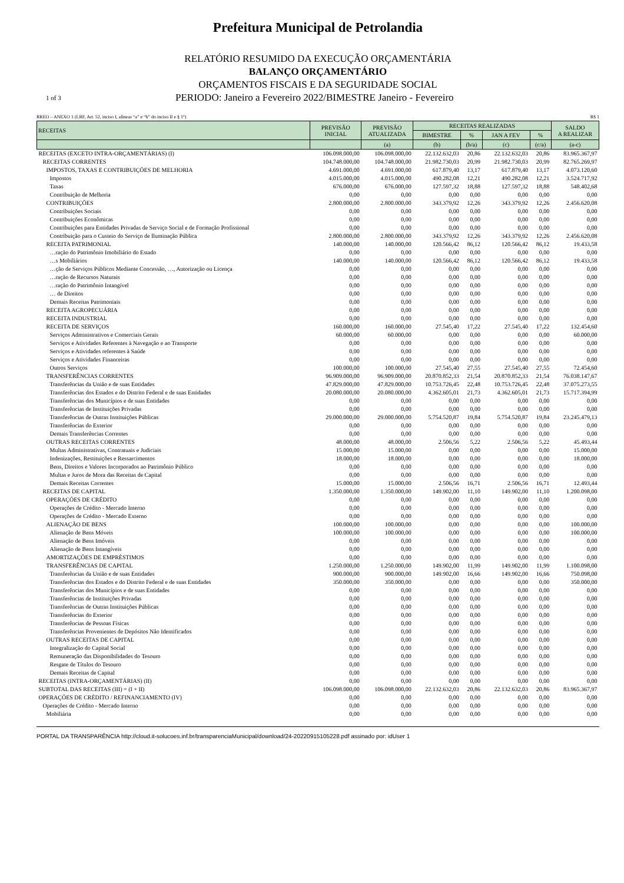Prefeitura Municipal de Petrolandia
RELATÓRIO RESUMIDO DA EXECUÇÃO ORÇAMENTÁRIA
BALANÇO ORÇAMENTÁRIO
ORÇAMENTOS FISCAIS E DA SEGURIDADE SOCIAL
1 of 3 PERIODO: Janeiro a Fevereiro 2022/BIMESTRE Janeiro - Fevereiro
RREO – ANEXO 1 (LRF, Art. 52, inciso I, alíneas “a” e “b” do inciso II e § 1º) R$ 1
| RECEITAS | PREVISÃO INICIAL | PREVISÃO ATUALIZADA | RECEITAS REALIZADAS | | | | SALDO A REALIZAR |
| --- | --- | --- | --- | --- | --- | --- | --- |
| | | | BIMESTRE | % | JAN A FEV | % | |
| | | (a) | (b) | (b/a) | (c) | (c/a) | (a-c) |
| RECEITAS (EXCETO INTRA-ORÇAMENTÁRIAS) (I) | 106.098.000,00 | 106.098.000,00 | 22.132.632,03 | 20,86 | 22.132.632,03 | 20,86 | 83.965.367,97 |
| RECEITAS CORRENTES | 104.748.000,00 | 104.748.000,00 | 21.982.730,03 | 20,99 | 21.982.730,03 | 20,99 | 82.765.269,97 |
| IMPOSTOS, TAXAS E CONTRIBUIÇÕES DE MELHORIA | 4.691.000,00 | 4.691.000,00 | 617.879,40 | 13,17 | 617.879,40 | 13,17 | 4.073.120,60 |
| Impostos | 4.015.000,00 | 4.015.000,00 | 490.282,08 | 12,21 | 490.282,08 | 12,21 | 3.524.717,92 |
| Taxas | 676.000,00 | 676.000,00 | 127.597,32 | 18,88 | 127.597,32 | 18,88 | 548.402,68 |
| Contribuição de Melhoria | 0,00 | 0,00 | 0,00 | 0,00 | 0,00 | 0,00 | 0,00 |
| CONTRIBUIÇÕES | 2.800.000,00 | 2.800.000,00 | 343.379,92 | 12,26 | 343.379,92 | 12,26 | 2.456.620,08 |
| Contribuições Sociais | 0,00 | 0,00 | 0,00 | 0,00 | 0,00 | 0,00 | 0,00 |
| Contribuições Econômicas | 0,00 | 0,00 | 0,00 | 0,00 | 0,00 | 0,00 | 0,00 |
| Contribuições para Entidades Privadas de Serviço Social e de Formação Profissional | 0,00 | 0,00 | 0,00 | 0,00 | 0,00 | 0,00 | 0,00 |
| Contribuição para o Custeio do Serviço de Iluminação Pública | 2.800.000,00 | 2.800.000,00 | 343.379,92 | 12,26 | 343.379,92 | 12,26 | 2.456.620,08 |
| RECEITA PATRIMONIAL | 140.000,00 | 140.000,00 | 120.566,42 | 86,12 | 120.566,42 | 86,12 | 19.433,58 |
| …ração do Patrimônio Imobiliário do Estado | 0,00 | 0,00 | 0,00 | 0,00 | 0,00 | 0,00 | 0,00 |
| …s Mobiliários | 140.000,00 | 140.000,00 | 120.566,42 | 86,12 | 120.566,42 | 86,12 | 19.433,58 |
| …ção de Serviços Públicos Mediante Concessão, …, Autorização ou Licença | 0,00 | 0,00 | 0,00 | 0,00 | 0,00 | 0,00 | 0,00 |
| …ração de Recursos Naturais | 0,00 | 0,00 | 0,00 | 0,00 | 0,00 | 0,00 | 0,00 |
| …ração do Patrimônio Intangível | 0,00 | 0,00 | 0,00 | 0,00 | 0,00 | 0,00 | 0,00 |
| … de Direitos | 0,00 | 0,00 | 0,00 | 0,00 | 0,00 | 0,00 | 0,00 |
| Demais Receitas Patrimoniais | 0,00 | 0,00 | 0,00 | 0,00 | 0,00 | 0,00 | 0,00 |
| RECEITA AGROPECUÁRIA | 0,00 | 0,00 | 0,00 | 0,00 | 0,00 | 0,00 | 0,00 |
| RECEITA INDUSTRIAL | 0,00 | 0,00 | 0,00 | 0,00 | 0,00 | 0,00 | 0,00 |
| RECEITA DE SERVIÇOS | 160.000,00 | 160.000,00 | 27.545,40 | 17,22 | 27.545,40 | 17,22 | 132.454,60 |
| Serviços Administrativos e Comerciais Gerais | 60.000,00 | 60.000,00 | 0,00 | 0,00 | 0,00 | 0,00 | 60.000,00 |
| Serviços e Atividades Referentes à Navegação e ao Transporte | 0,00 | 0,00 | 0,00 | 0,00 | 0,00 | 0,00 | 0,00 |
| Serviços e Atividades referentes à Saúde | 0,00 | 0,00 | 0,00 | 0,00 | 0,00 | 0,00 | 0,00 |
| Serviços e Atividades Financeiras | 0,00 | 0,00 | 0,00 | 0,00 | 0,00 | 0,00 | 0,00 |
| Outros Serviços | 100.000,00 | 100.000,00 | 27.545,40 | 27,55 | 27.545,40 | 27,55 | 72.454,60 |
| TRANSFERÊNCIAS CORRENTES | 96.909.000,00 | 96.909.000,00 | 20.870.852,33 | 21,54 | 20.870.852,33 | 21,54 | 76.038.147,67 |
| Transferências da União e de suas Entidades | 47.829.000,00 | 47.829.000,00 | 10.753.726,45 | 22,48 | 10.753.726,45 | 22,48 | 37.075.273,55 |
| Transferências dos Estados e do Distrito Federal e de suas Entidades | 20.080.000,00 | 20.080.000,00 | 4.362.605,01 | 21,73 | 4.362.605,01 | 21,73 | 15.717.394,99 |
| Transferências dos Municípios e de suas Entidades | 0,00 | 0,00 | 0,00 | 0,00 | 0,00 | 0,00 | 0,00 |
| Transferências de Instituições Privadas | 0,00 | 0,00 | 0,00 | 0,00 | 0,00 | 0,00 | 0,00 |
| Transferências de Outras Instituições Públicas | 29.000.000,00 | 29.000.000,00 | 5.754.520,87 | 19,84 | 5.754.520,87 | 19,84 | 23.245.479,13 |
| Transferências do Exterior | 0,00 | 0,00 | 0,00 | 0,00 | 0,00 | 0,00 | 0,00 |
| Demais Transferências Correntes | 0,00 | 0,00 | 0,00 | 0,00 | 0,00 | 0,00 | 0,00 |
| OUTRAS RECEITAS CORRENTES | 48.000,00 | 48.000,00 | 2.506,56 | 5,22 | 2.506,56 | 5,22 | 45.493,44 |
| Multas Administrativas, Contratuais e Judiciais | 15.000,00 | 15.000,00 | 0,00 | 0,00 | 0,00 | 0,00 | 15.000,00 |
| Indenizações, Restituições e Ressarcimentos | 18.000,00 | 18.000,00 | 0,00 | 0,00 | 0,00 | 0,00 | 18.000,00 |
| Bens, Direitos e Valores Incorporados ao Patrimônio Público | 0,00 | 0,00 | 0,00 | 0,00 | 0,00 | 0,00 | 0,00 |
| Multas e Juros de Mora das Receitas de Capital | 0,00 | 0,00 | 0,00 | 0,00 | 0,00 | 0,00 | 0,00 |
| Demais Receitas Correntes | 15.000,00 | 15.000,00 | 2.506,56 | 16,71 | 2.506,56 | 16,71 | 12.493,44 |
| RECEITAS DE CAPITAL | 1.350.000,00 | 1.350.000,00 | 149.902,00 | 11,10 | 149.902,00 | 11,10 | 1.200.098,00 |
| OPERAÇÕES DE CRÉDITO | 0,00 | 0,00 | 0,00 | 0,00 | 0,00 | 0,00 | 0,00 |
| Operações de Crédito - Mercado Interno | 0,00 | 0,00 | 0,00 | 0,00 | 0,00 | 0,00 | 0,00 |
| Operações de Crédito - Mercado Externo | 0,00 | 0,00 | 0,00 | 0,00 | 0,00 | 0,00 | 0,00 |
| ALIENAÇÃO DE BENS | 100.000,00 | 100.000,00 | 0,00 | 0,00 | 0,00 | 0,00 | 100.000,00 |
| Alienação de Bens Móveis | 100.000,00 | 100.000,00 | 0,00 | 0,00 | 0,00 | 0,00 | 100.000,00 |
| Alienação de Bens Imóveis | 0,00 | 0,00 | 0,00 | 0,00 | 0,00 | 0,00 | 0,00 |
| Alienação de Bens Intangíveis | 0,00 | 0,00 | 0,00 | 0,00 | 0,00 | 0,00 | 0,00 |
| AMORTIZAÇÕES DE EMPRÉSTIMOS | 0,00 | 0,00 | 0,00 | 0,00 | 0,00 | 0,00 | 0,00 |
| TRANSFERÊNCIAS DE CAPITAL | 1.250.000,00 | 1.250.000,00 | 149.902,00 | 11,99 | 149.902,00 | 11,99 | 1.100.098,00 |
| Transferências da União e de suas Entidades | 900.000,00 | 900.000,00 | 149.902,00 | 16,66 | 149.902,00 | 16,66 | 750.098,00 |
| Transferências dos Estados e do Distrito Federal e de suas Entidades | 350.000,00 | 350.000,00 | 0,00 | 0,00 | 0,00 | 0,00 | 350.000,00 |
| Transferências dos Municípios e de suas Entidades | 0,00 | 0,00 | 0,00 | 0,00 | 0,00 | 0,00 | 0,00 |
| Transferências de Instituições Privadas | 0,00 | 0,00 | 0,00 | 0,00 | 0,00 | 0,00 | 0,00 |
| Transferências de Outras Instituições Públicas | 0,00 | 0,00 | 0,00 | 0,00 | 0,00 | 0,00 | 0,00 |
| Transferências do Exterior | 0,00 | 0,00 | 0,00 | 0,00 | 0,00 | 0,00 | 0,00 |
| Transferências de Pessoas Físicas | 0,00 | 0,00 | 0,00 | 0,00 | 0,00 | 0,00 | 0,00 |
| Transferências Provenientes de Depósitos Não Identificados | 0,00 | 0,00 | 0,00 | 0,00 | 0,00 | 0,00 | 0,00 |
| OUTRAS RECEITAS DE CAPITAL | 0,00 | 0,00 | 0,00 | 0,00 | 0,00 | 0,00 | 0,00 |
| Integralização do Capital Social | 0,00 | 0,00 | 0,00 | 0,00 | 0,00 | 0,00 | 0,00 |
| Remuneração das Disponibilidades do Tesouro | 0,00 | 0,00 | 0,00 | 0,00 | 0,00 | 0,00 | 0,00 |
| Resgate de Títulos do Tesouro | 0,00 | 0,00 | 0,00 | 0,00 | 0,00 | 0,00 | 0,00 |
| Demais Receitas de Capital | 0,00 | 0,00 | 0,00 | 0,00 | 0,00 | 0,00 | 0,00 |
| RECEITAS (INTRA-ORÇAMENTÁRIAS) (II) | 0,00 | 0,00 | 0,00 | 0,00 | 0,00 | 0,00 | 0,00 |
| SUBTOTAL DAS RECEITAS (III) = (I + II) | 106.098.000,00 | 106.098.000,00 | 22.132.632,03 | 20,86 | 22.132.632,03 | 20,86 | 83.965.367,97 |
| OPERAÇÕES DE CRÉDITO / REFINANCIAMENTO (IV) | 0,00 | 0,00 | 0,00 | 0,00 | 0,00 | 0,00 | 0,00 |
| Operações de Crédito - Mercado Interno | 0,00 | 0,00 | 0,00 | 0,00 | 0,00 | 0,00 | 0,00 |
| Mobiliária | 0,00 | 0,00 | 0,00 | 0,00 | 0,00 | 0,00 | 0,00 |
PORTAL DA TRANSPARÊNCIA http://cloud.it-solucoes.inf.br/transparenciaMunicipal/download/24-20220915105228.pdf assinado por: idUser 1